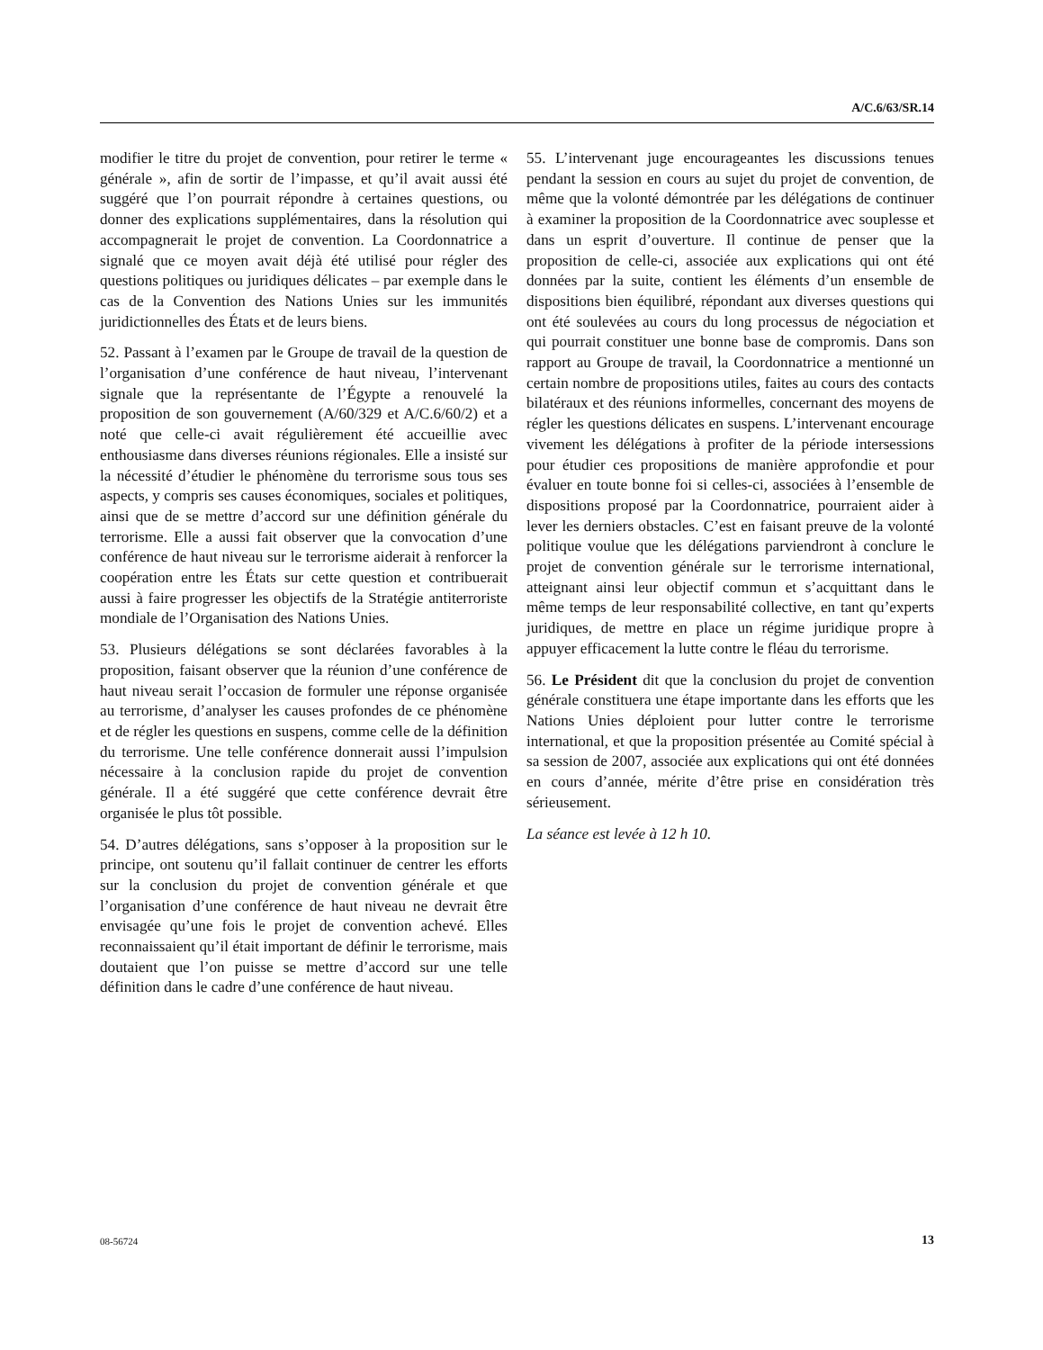A/C.6/63/SR.14
modifier le titre du projet de convention, pour retirer le terme « générale », afin de sortir de l’impasse, et qu’il avait aussi été suggéré que l’on pourrait répondre à certaines questions, ou donner des explications supplémentaires, dans la résolution qui accompagnerait le projet de convention. La Coordonnatrice a signalé que ce moyen avait déjà été utilisé pour régler des questions politiques ou juridiques délicates – par exemple dans le cas de la Convention des Nations Unies sur les immunités juridictionnelles des États et de leurs biens.
52. Passant à l’examen par le Groupe de travail de la question de l’organisation d’une conférence de haut niveau, l’intervenant signale que la représentante de l’Égypte a renouvelé la proposition de son gouvernement (A/60/329 et A/C.6/60/2) et a noté que celle-ci avait régulièrement été accueillie avec enthousiasme dans diverses réunions régionales. Elle a insisté sur la nécessité d’étudier le phénomène du terrorisme sous tous ses aspects, y compris ses causes économiques, sociales et politiques, ainsi que de se mettre d’accord sur une définition générale du terrorisme. Elle a aussi fait observer que la convocation d’une conférence de haut niveau sur le terrorisme aiderait à renforcer la coopération entre les États sur cette question et contribuerait aussi à faire progresser les objectifs de la Stratégie antiterroriste mondiale de l’Organisation des Nations Unies.
53. Plusieurs délégations se sont déclarées favorables à la proposition, faisant observer que la réunion d’une conférence de haut niveau serait l’occasion de formuler une réponse organisée au terrorisme, d’analyser les causes profondes de ce phénomène et de régler les questions en suspens, comme celle de la définition du terrorisme. Une telle conférence donnerait aussi l’impulsion nécessaire à la conclusion rapide du projet de convention générale. Il a été suggéré que cette conférence devrait être organisée le plus tôt possible.
54. D’autres délégations, sans s’opposer à la proposition sur le principe, ont soutenu qu’il fallait continuer de centrer les efforts sur la conclusion du projet de convention générale et que l’organisation d’une conférence de haut niveau ne devrait être envisagée qu’une fois le projet de convention achevé. Elles reconnaissaient qu’il était important de définir le terrorisme, mais doutaient que l’on puisse se mettre d’accord sur une telle définition dans le cadre d’une conférence de haut niveau.
55. L’intervenant juge encourageantes les discussions tenues pendant la session en cours au sujet du projet de convention, de même que la volonté démontrée par les délégations de continuer à examiner la proposition de la Coordonnatrice avec souplesse et dans un esprit d’ouverture. Il continue de penser que la proposition de celle-ci, associée aux explications qui ont été données par la suite, contient les éléments d’un ensemble de dispositions bien équilibré, répondant aux diverses questions qui ont été soulevées au cours du long processus de négociation et qui pourrait constituer une bonne base de compromis. Dans son rapport au Groupe de travail, la Coordonnatrice a mentionné un certain nombre de propositions utiles, faites au cours des contacts bilatéraux et des réunions informelles, concernant des moyens de régler les questions délicates en suspens. L’intervenant encourage vivement les délégations à profiter de la période intersessions pour étudier ces propositions de manière approfondie et pour évaluer en toute bonne foi si celles-ci, associées à l’ensemble de dispositions proposé par la Coordonnatrice, pourraient aider à lever les derniers obstacles. C’est en faisant preuve de la volonté politique voulue que les délégations parviendront à conclure le projet de convention générale sur le terrorisme international, atteignant ainsi leur objectif commun et s’acquittant dans le même temps de leur responsabilité collective, en tant qu’experts juridiques, de mettre en place un régime juridique propre à appuyer efficacement la lutte contre le fléau du terrorisme.
56. Le Président dit que la conclusion du projet de convention générale constituera une étape importante dans les efforts que les Nations Unies déploient pour lutter contre le terrorisme international, et que la proposition présentée au Comité spécial à sa session de 2007, associée aux explications qui ont été données en cours d’année, mérite d’être prise en considération très sérieusement.
La séance est levée à 12 h 10.
08-56724 13